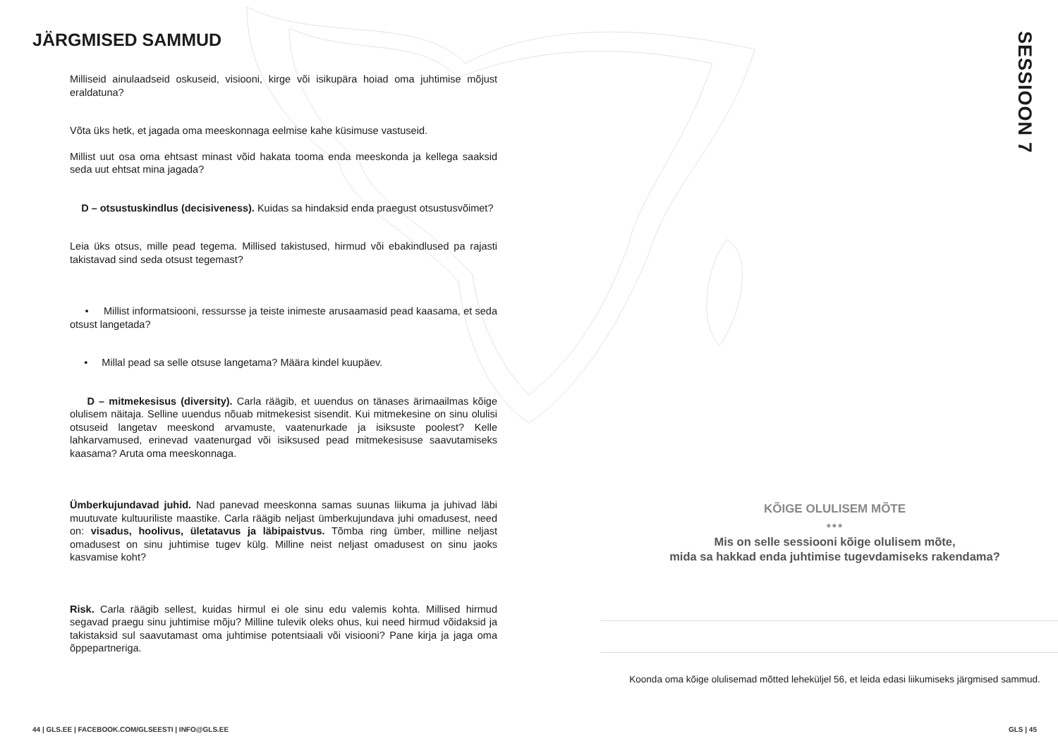JÄRGMISED SAMMUD
Milliseid ainulaadseid oskuseid, visiooni, kirge või isikupära hoiad oma juhtimise mõjust eraldatuna?
Võta üks hetk, et jagada oma meeskonnaga eelmise kahe küsimuse vastuseid.
Millist uut osa oma ehtsast minast võid hakata tooma enda meeskonda ja kellega saaksid seda uut ehtsat mina jagada?
D – otsustuskindlus (decisiveness). Kuidas sa hindaksid enda praegust otsustusvõimet?
Leia üks otsus, mille pead tegema. Millised takistused, hirmud või ebakindlused pa rajasti takistavad sind seda otsust tegemast?
• Millist informatsiooni, ressursse ja teiste inimeste arusaamasid pead kaasama, et seda otsust langetada?
• Millal pead sa selle otsuse langetama? Määra kindel kuupäev.
D – mitmekesisus (diversity). Carla räägib, et uuendus on tänases ärimaailmas kõige olulisem näitaja. Selline uuendus nõuab mitmekesist sisendit. Kui mitmekesine on sinu olulisi otsuseid langetav meeskond arvamuste, vaatenurkade ja isiksuste poolest? Kelle lahkarvamused, erinevad vaatenurgad või isiksused pead mitmekesisuse saavutamiseks kaasama? Aruta oma meeskonnaga.
Ümberkujundavad juhid. Nad panevad meeskonna samas suunas liikuma ja juhivad läbi muutuvate kultuuriliste maastike. Carla räägib neljast ümberkujundava juhi omadusest, need on: visadus, hoolivus, ületatavus ja läbipaistvus. Tõmba ring ümber, milline neljast omadusest on sinu juhtimise tugev külg. Milline neist neljast omadusest on sinu jaoks kasvamise koht?
Risk. Carla räägib sellest, kuidas hirmul ei ole sinu edu valemis kohta. Millised hirmud segavad praegu sinu juhtimise mõju? Milline tulevik oleks ohus, kui need hirmud võidaksid ja takistaksid sul saavutamast oma juhtimise potentsiaali või visiooni? Pane kirja ja jaga oma õppepartneriga.
SESSIOON 7
KÕIGE OLULISEM MÕTE
●●●
Mis on selle sessiooni kõige olulisem mõte,
mida sa hakkad enda juhtimise tugevdamiseks rakendama?
Koonda oma kõige olulisemad mõtted leheküljel 56, et leida edasi liikumiseks järgmised sammud.
44 | GLS.EE | FACEBOOK.COM/GLSEESTI | INFO@GLS.EE
GLS | 45